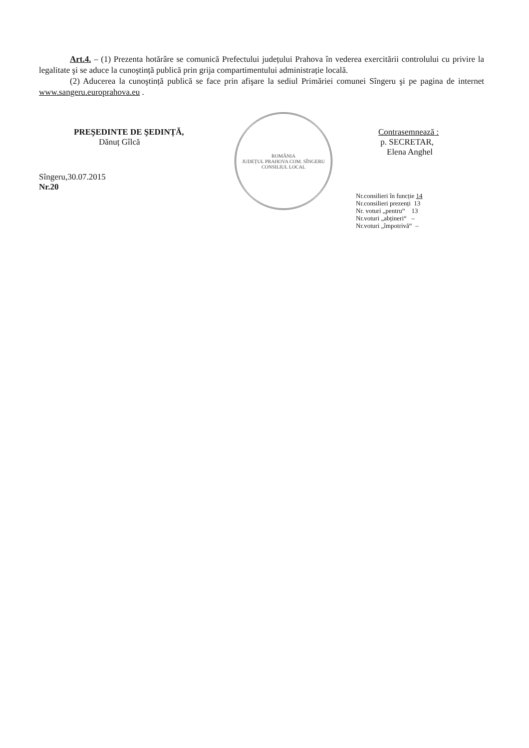Art.4. – (1) Prezenta hotărâre se comunică Prefectului județului Prahova în vederea exercitării controlului cu privire la legalitate şi se aduce la cunoştință publică prin grija compartimentului administrație locală.
(2) Aducerea la cunoştință publică se face prin afişare la sediul Primăriei comunei Sîngeru şi pe pagina de internet www.sangeru.europrahova.eu .
PREŞEDINTE DE ŞEDINȚĂ,
Dănuț Gîlcă
Sîngeru,30.07.2015
Nr.20
ROMÂNIA
JUDEȚUL PRAHOVA COM. SÎNGERU
CONSILIUL LOCAL
Contrasemnează :
p. SECRETAR,
Elena Anghel
Nr.consilieri în funcție 14
Nr.consilieri prezenți 13
Nr. voturi „pentru“ 13
Nr.voturi „abțineri“ –
Nr.voturi „împotrivă“ –